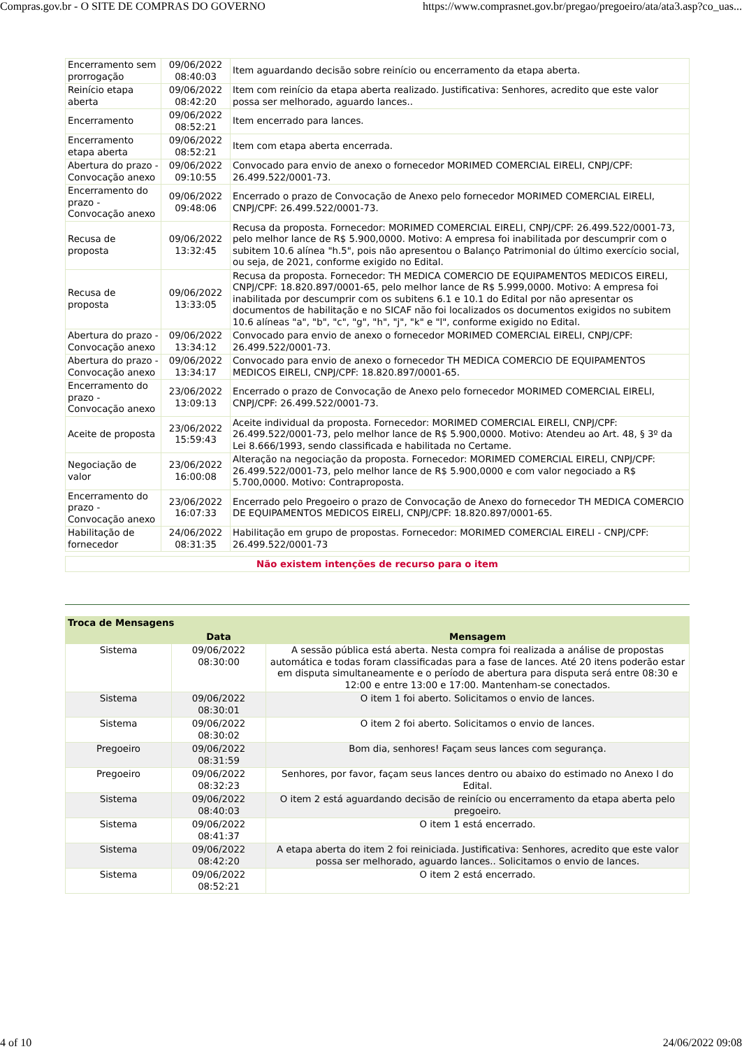Compras.gov.br - O SITE DE COMPRAS DO GOVERNO https://www.comprasnet.gov.br/pregao/pregoeiro/ata/ata3.asp?co_uas...
| Encerramento sem prorrogação | 09/06/2022 08:40:03 | Item aguardando decisão sobre reinício ou encerramento da etapa aberta. |
| Reinício etapa aberta | 09/06/2022 08:42:20 | Item com reinício da etapa aberta realizado. Justificativa: Senhores, acredito que este valor possa ser melhorado, aguardo lances.. |
| Encerramento | 09/06/2022 08:52:21 | Item encerrado para lances. |
| Encerramento etapa aberta | 09/06/2022 08:52:21 | Item com etapa aberta encerrada. |
| Abertura do prazo - Convocação anexo | 09/06/2022 09:10:55 | Convocado para envio de anexo o fornecedor MORIMED COMERCIAL EIRELI, CNPJ/CPF: 26.499.522/0001-73. |
| Encerramento do prazo - Convocação anexo | 09/06/2022 09:48:06 | Encerrado o prazo de Convocação de Anexo pelo fornecedor MORIMED COMERCIAL EIRELI, CNPJ/CPF: 26.499.522/0001-73. |
| Recusa de proposta | 09/06/2022 13:32:45 | Recusa da proposta. Fornecedor: MORIMED COMERCIAL EIRELI, CNPJ/CPF: 26.499.522/0001-73, pelo melhor lance de R$ 5.900,0000. Motivo: A empresa foi inabilitada por descumprir com o subitem 10.6 alínea "h.5", pois não apresentou o Balanço Patrimonial do último exercício social, ou seja, de 2021, conforme exigido no Edital. |
| Recusa de proposta | 09/06/2022 13:33:05 | Recusa da proposta. Fornecedor: TH MEDICA COMERCIO DE EQUIPAMENTOS MEDICOS EIRELI, CNPJ/CPF: 18.820.897/0001-65, pelo melhor lance de R$ 5.999,0000. Motivo: A empresa foi inabilitada por descumprir com os subitens 6.1 e 10.1 do Edital por não apresentar os documentos de habilitação e no SICAF não foi localizados os documentos exigidos no subitem 10.6 alíneas "a", "b", "c", "g", "h", "j", "k" e "l", conforme exigido no Edital. |
| Abertura do prazo - Convocação anexo | 09/06/2022 13:34:12 | Convocado para envio de anexo o fornecedor MORIMED COMERCIAL EIRELI, CNPJ/CPF: 26.499.522/0001-73. |
| Abertura do prazo - Convocação anexo | 09/06/2022 13:34:17 | Convocado para envio de anexo o fornecedor TH MEDICA COMERCIO DE EQUIPAMENTOS MEDICOS EIRELI, CNPJ/CPF: 18.820.897/0001-65. |
| Encerramento do prazo - Convocação anexo | 23/06/2022 13:09:13 | Encerrado o prazo de Convocação de Anexo pelo fornecedor MORIMED COMERCIAL EIRELI, CNPJ/CPF: 26.499.522/0001-73. |
| Aceite de proposta | 23/06/2022 15:59:43 | Aceite individual da proposta. Fornecedor: MORIMED COMERCIAL EIRELI, CNPJ/CPF: 26.499.522/0001-73, pelo melhor lance de R$ 5.900,0000. Motivo: Atendeu ao Art. 48, § 3º da Lei 8.666/1993, sendo classificada e habilitada no Certame. |
| Negociação de valor | 23/06/2022 16:00:08 | Alteração na negociação da proposta. Fornecedor: MORIMED COMERCIAL EIRELI, CNPJ/CPF: 26.499.522/0001-73, pelo melhor lance de R$ 5.900,0000 e com valor negociado a R$ 5.700,0000. Motivo: Contraproposta. |
| Encerramento do prazo - Convocação anexo | 23/06/2022 16:07:33 | Encerrado pelo Pregoeiro o prazo de Convocação de Anexo do fornecedor TH MEDICA COMERCIO DE EQUIPAMENTOS MEDICOS EIRELI, CNPJ/CPF: 18.820.897/0001-65. |
| Habilitação de fornecedor | 24/06/2022 08:31:35 | Habilitação em grupo de propostas. Fornecedor: MORIMED COMERCIAL EIRELI - CNPJ/CPF: 26.499.522/0001-73 |
Não existem intenções de recurso para o item
| Troca de Mensagens | | |
| --- | --- | --- |
| | Data | Mensagem |
| Sistema | 09/06/2022 08:30:00 | A sessão pública está aberta. Nesta compra foi realizada a análise de propostas automática e todas foram classificadas para a fase de lances. Até 20 itens poderão estar em disputa simultaneamente e o período de abertura para disputa será entre 08:30 e 12:00 e entre 13:00 e 17:00. Mantenham-se conectados. |
| Sistema | 09/06/2022 08:30:01 | O item 1 foi aberto. Solicitamos o envio de lances. |
| Sistema | 09/06/2022 08:30:02 | O item 2 foi aberto. Solicitamos o envio de lances. |
| Pregoeiro | 09/06/2022 08:31:59 | Bom dia, senhores! Façam seus lances com segurança. |
| Pregoeiro | 09/06/2022 08:32:23 | Senhores, por favor, façam seus lances dentro ou abaixo do estimado no Anexo I do Edital. |
| Sistema | 09/06/2022 08:40:03 | O item 2 está aguardando decisão de reinício ou encerramento da etapa aberta pelo pregoeiro. |
| Sistema | 09/06/2022 08:41:37 | O item 1 está encerrado. |
| Sistema | 09/06/2022 08:42:20 | A etapa aberta do item 2 foi reiniciada. Justificativa: Senhores, acredito que este valor possa ser melhorado, aguardo lances.. Solicitamos o envio de lances. |
| Sistema | 09/06/2022 08:52:21 | O item 2 está encerrado. |
4 of 10 24/06/2022 09:08